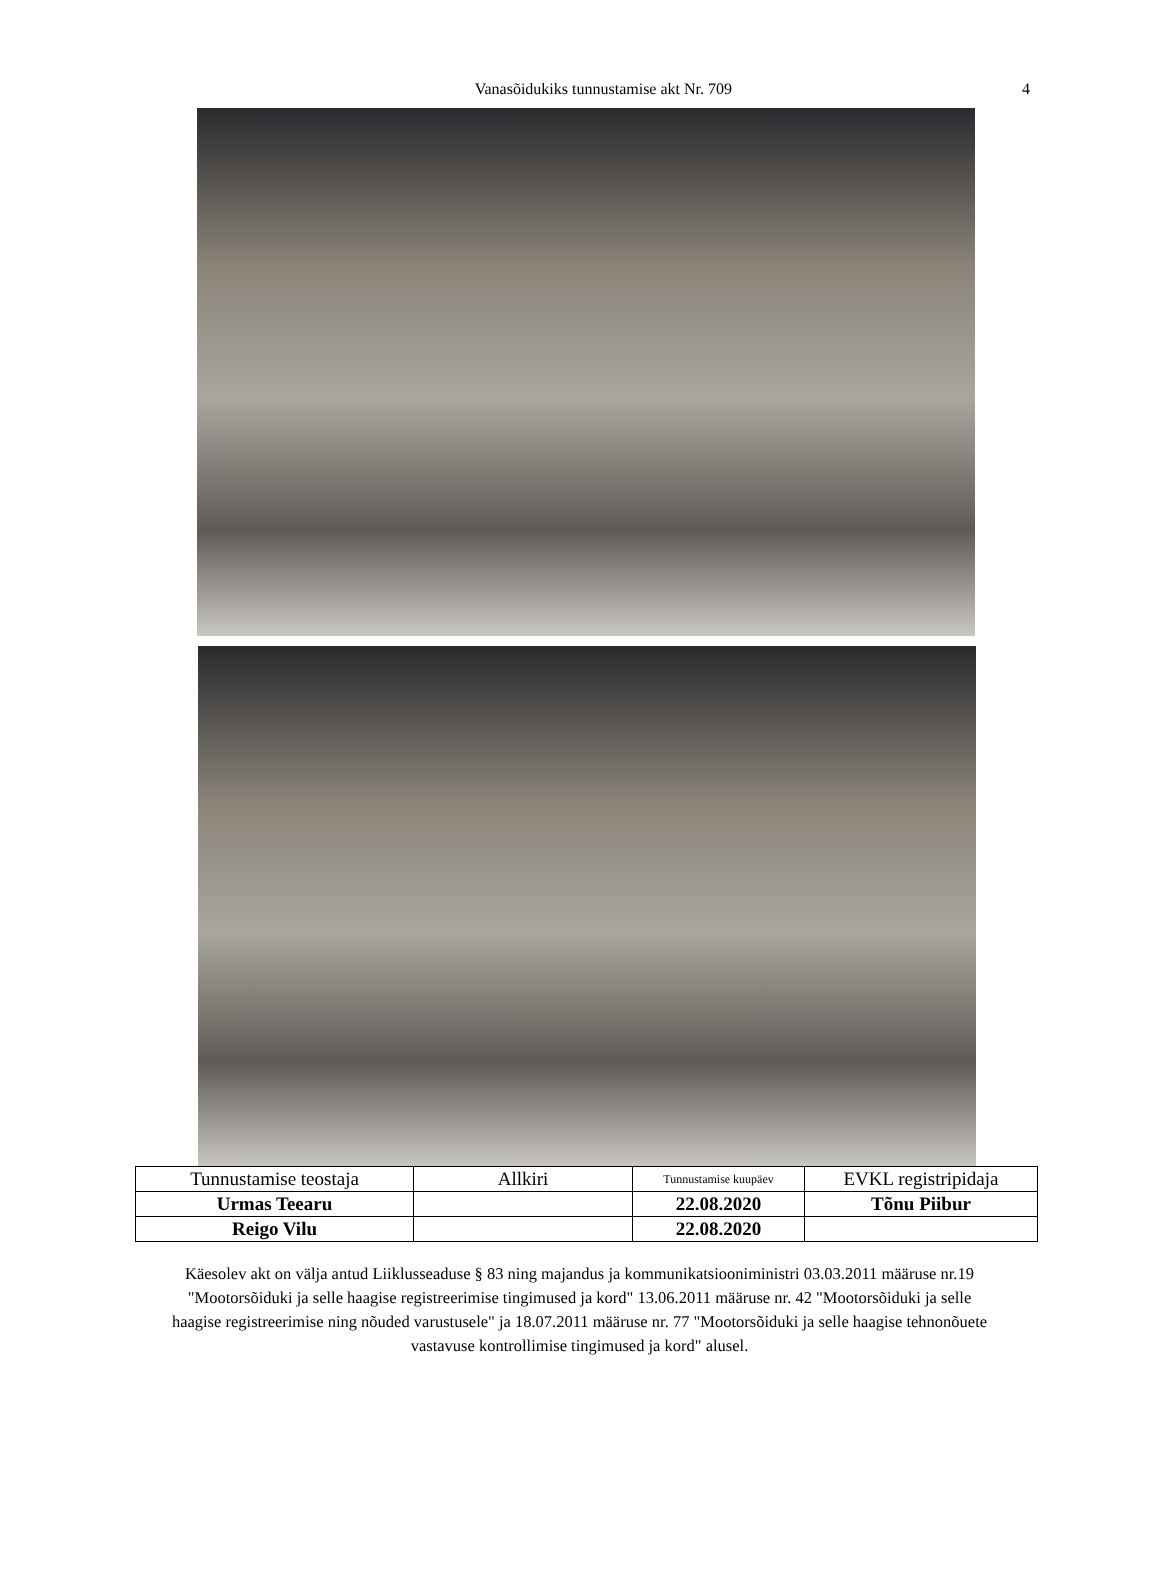Vanasõidukiks tunnustamise akt Nr. 709 4
| Tunnustamise teostaja | Allkiri | Tunnustamise kuupäev | EVKL registripidaja |
| Urmas Teearu | | 22.08.2020 | Tõnu Piibur |
| Reigo Vilu | | 22.08.2020 | |
Käesolev akt on välja antud Liiklusseaduse § 83 ning majandus ja kommunikatsiooniministri 03.03.2011 määruse nr.19 "Mootorsõiduki ja selle haagise registreerimise tingimused ja kord" 13.06.2011 määruse nr. 42 "Mootorsõiduki ja selle haagise registreerimise ning nõuded varustusele" ja 18.07.2011 määruse nr. 77 "Mootorsõiduki ja selle haagise tehnonõuete vastavuse kontrollimise tingimused ja kord" alusel.